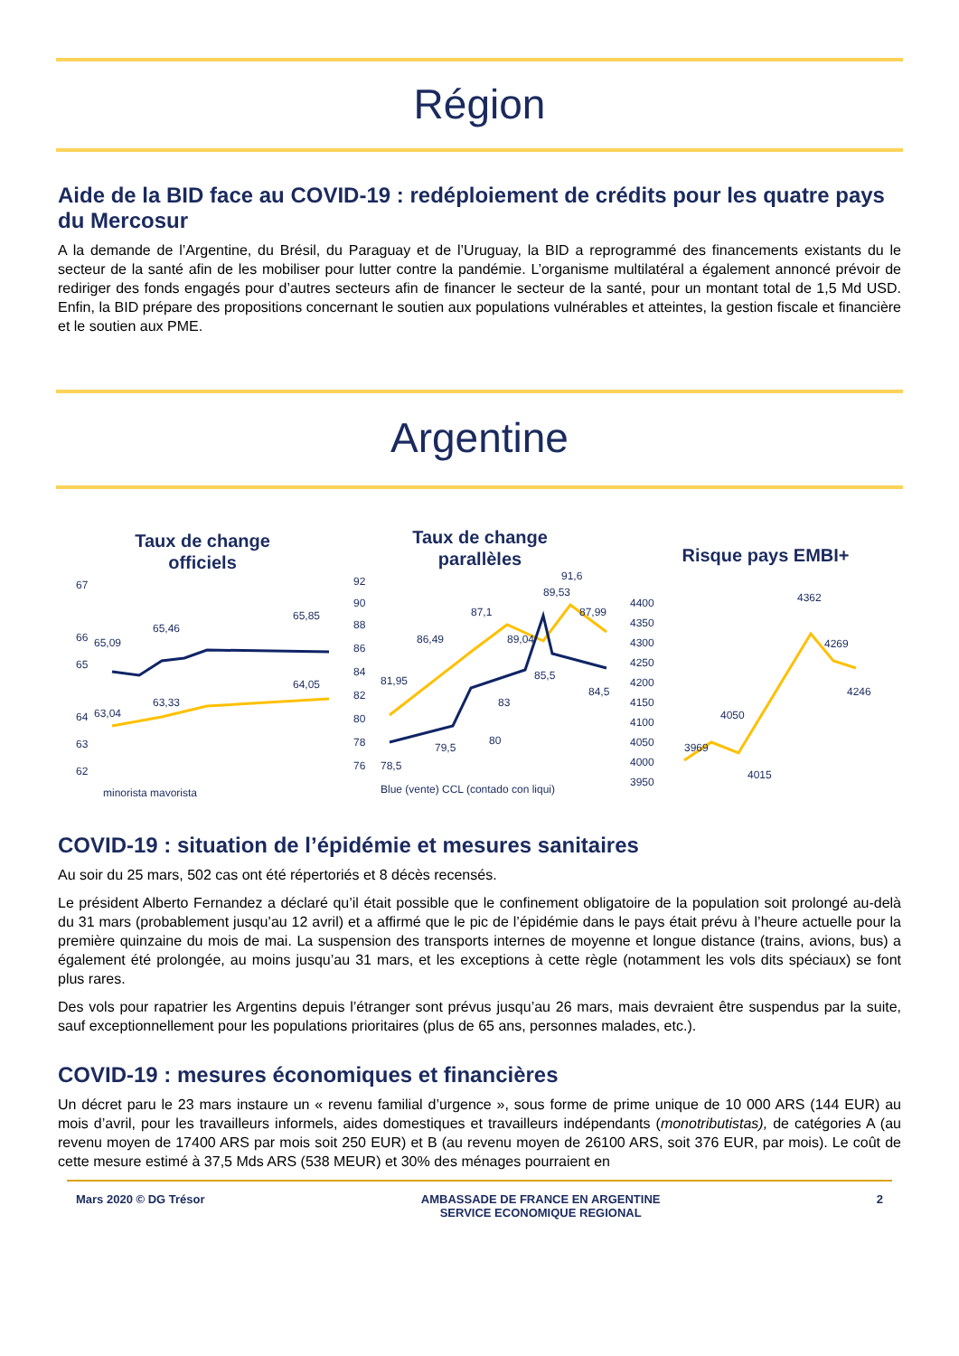Région
Aide de la BID face au COVID-19 : redéploiement de crédits pour les quatre pays du Mercosur
A la demande de l’Argentine, du Brésil, du Paraguay et de l’Uruguay, la BID a reprogrammé des financements existants du le secteur de la santé afin de les mobiliser pour lutter contre la pandémie. L’organisme multilatéral a également annoncé prévoir de rediriger des fonds engagés pour d’autres secteurs afin de financer le secteur de la santé, pour un montant total de 1,5 Md USD. Enfin, la BID prépare des propositions concernant le soutien aux populations vulnérables et atteintes, la gestion fiscale et financière et le soutien aux PME.
Argentine
Taux de change
officiels
67
66
65
64
63
62
65,09
65,46
65,85
64,05
63,04
63,33
minorista mayorista
Taux de change
parallèles
92
90
88
86
84
82
80
78
76
81,95
86,49
87,1
89,04
89,53
91,6
87,99
85,5
84,5
83
79,5
80
78,5
Blue (vente) CCL (contado con liqui)
Risque pays EMBI+
4400
4350
4300
4250
4200
4150
4100
4050
4000
3950
3969
4050
4015
4362
4269
4246
COVID-19 : situation de l’épidémie et mesures sanitaires
Au soir du 25 mars, 502 cas ont été répertoriés et 8 décès recensés.
Le président Alberto Fernandez a déclaré qu’il était possible que le confinement obligatoire de la population soit prolongé au-delà du 31 mars (probablement jusqu’au 12 avril) et a affirmé que le pic de l’épidémie dans le pays était prévu à l’heure actuelle pour la première quinzaine du mois de mai. La suspension des transports internes de moyenne et longue distance (trains, avions, bus) a également été prolongée, au moins jusqu’au 31 mars, et les exceptions à cette règle (notamment les vols dits spéciaux) se font plus rares.
Des vols pour rapatrier les Argentins depuis l’étranger sont prévus jusqu’au 26 mars, mais devraient être suspendus par la suite, sauf exceptionnellement pour les populations prioritaires (plus de 65 ans, personnes malades, etc.).
COVID-19 : mesures économiques et financières
Un décret paru le 23 mars instaure un « revenu familial d’urgence », sous forme de prime unique de 10 000 ARS (144 EUR) au mois d’avril, pour les travailleurs informels, aides domestiques et travailleurs indépendants (monotributistas), de catégories A (au revenu moyen de 17400 ARS par mois soit 250 EUR) et B (au revenu moyen de 26100 ARS, soit 376 EUR, par mois). Le coût de cette mesure estimé à 37,5 Mds ARS (538 MEUR) et 30% des ménages pourraient en
Mars 2020 © DG Trésor AMBASSADE DE FRANCE EN ARGENTINE
SERVICE ECONOMIQUE REGIONAL 2